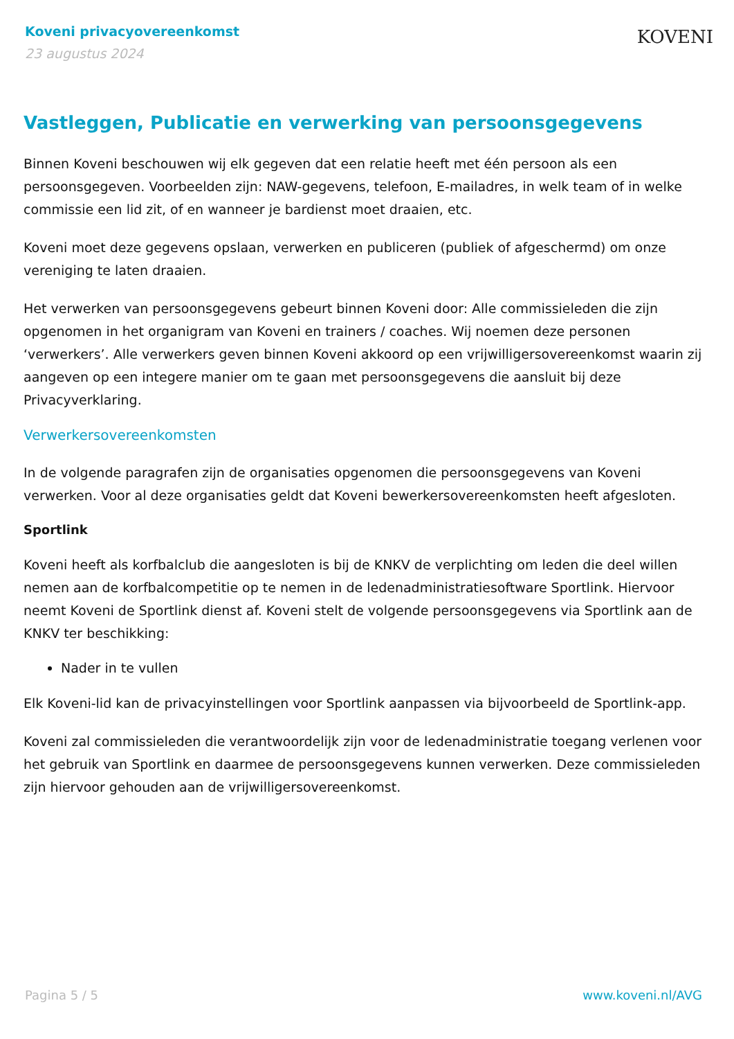Koveni privacyovereenkomst
23 augustus 2024
KOVENI
Vastleggen, Publicatie en verwerking van persoonsgegevens
Binnen Koveni beschouwen wij elk gegeven dat een relatie heeft met één persoon als een persoonsgegeven. Voorbeelden zijn: NAW-gegevens, telefoon, E-mailadres, in welk team of in welke commissie een lid zit, of en wanneer je bardienst moet draaien, etc.
Koveni moet deze gegevens opslaan, verwerken en publiceren (publiek of afgeschermd) om onze vereniging te laten draaien.
Het verwerken van persoonsgegevens gebeurt binnen Koveni door: Alle commissieleden die zijn opgenomen in het organigram van Koveni en trainers / coaches. Wij noemen deze personen ‘verwerkers’. Alle verwerkers geven binnen Koveni akkoord op een vrijwilligersovereenkomst waarin zij aangeven op een integere manier om te gaan met persoonsgegevens die aansluit bij deze Privacyverklaring.
Verwerkersovereenkomsten
In de volgende paragrafen zijn de organisaties opgenomen die persoonsgegevens van Koveni verwerken. Voor al deze organisaties geldt dat Koveni bewerkersovereenkomsten heeft afgesloten.
Sportlink
Koveni heeft als korfbalclub die aangesloten is bij de KNKV de verplichting om leden die deel willen nemen aan de korfbalcompetitie op te nemen in de ledenadministratiesoftware Sportlink. Hiervoor neemt Koveni de Sportlink dienst af. Koveni stelt de volgende persoonsgegevens via Sportlink aan de KNKV ter beschikking:
Nader in te vullen
Elk Koveni-lid kan de privacyinstellingen voor Sportlink aanpassen via bijvoorbeeld de Sportlink-app.
Koveni zal commissieleden die verantwoordelijk zijn voor de ledenadministratie toegang verlenen voor het gebruik van Sportlink en daarmee de persoonsgegevens kunnen verwerken. Deze commissieleden zijn hiervoor gehouden aan de vrijwilligersovereenkomst.
Pagina 5 / 5 www.koveni.nl/AVG